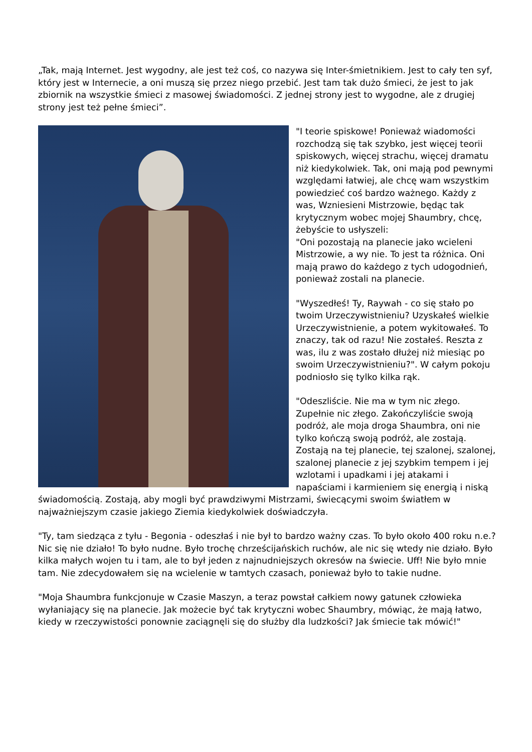„Tak, mają Internet. Jest wygodny, ale jest też coś, co nazywa się Inter-śmietnikiem. Jest to cały ten syf, który jest w Internecie, a oni muszą się przez niego przebić. Jest tam tak dużo śmieci, że jest to jak zbiornik na wszystkie śmieci z masowej świadomości. Z jednej strony jest to wygodne, ale z drugiej strony jest też pełne śmieci”.
"I teorie spiskowe! Ponieważ wiadomości rozchodzą się tak szybko, jest więcej teorii spiskowych, więcej strachu, więcej dramatu niż kiedykolwiek. Tak, oni mają pod pewnymi względami łatwiej, ale chcę wam wszystkim powiedzieć coś bardzo ważnego. Każdy z was, Wzniesieni Mistrzowie, będąc tak krytycznym wobec mojej Shaumbry, chcę, żebyście to usłyszeli:
"Oni pozostają na planecie jako wcieleni Mistrzowie, a wy nie. To jest ta różnica. Oni mają prawo do każdego z tych udogodnień, ponieważ zostali na planecie.
"Wyszedłeś! Ty, Raywah - co się stało po twoim Urzeczywistnieniu? Uzyskałeś wielkie Urzeczywistnienie, a potem wykitowałeś. To znaczy, tak od razu! Nie zostałeś. Reszta z was, ilu z was zostało dłużej niż miesiąc po swoim Urzeczywistnieniu?". W całym pokoju podniosło się tylko kilka rąk.
"Odeszliście. Nie ma w tym nic złego. Zupełnie nic złego. Zakończyliście swoją podróż, ale moja droga Shaumbra, oni nie tylko kończą swoją podróż, ale zostają. Zostają na tej planecie, tej szalonej, szalonej, szalonej planecie z jej szybkim tempem i jej wzlotami i upadkami i jej atakami i napaściami i karmieniem się energią i niską świadomością. Zostają, aby mogli być prawdziwymi Mistrzami, świecącymi swoim światłem w najważniejszym czasie jakiego Ziemia kiedykolwiek doświadczyła.
"Ty, tam siedząca z tyłu - Begonia - odeszłaś i nie był to bardzo ważny czas. To było około 400 roku n.e.? Nic się nie działo! To było nudne. Było trochę chrześcijańskich ruchów, ale nic się wtedy nie działo. Było kilka małych wojen tu i tam, ale to był jeden z najnudniejszych okresów na świecie. Uff! Nie było mnie tam. Nie zdecydowałem się na wcielenie w tamtych czasach, ponieważ było to takie nudne.
"Moja Shaumbra funkcjonuje w Czasie Maszyn, a teraz powstał całkiem nowy gatunek człowieka wyłaniający się na planecie. Jak możecie być tak krytyczni wobec Shaumbry, mówiąc, że mają łatwo, kiedy w rzeczywistości ponownie zaciągnęli się do służby dla ludzkości? Jak śmiecie tak mówić!"